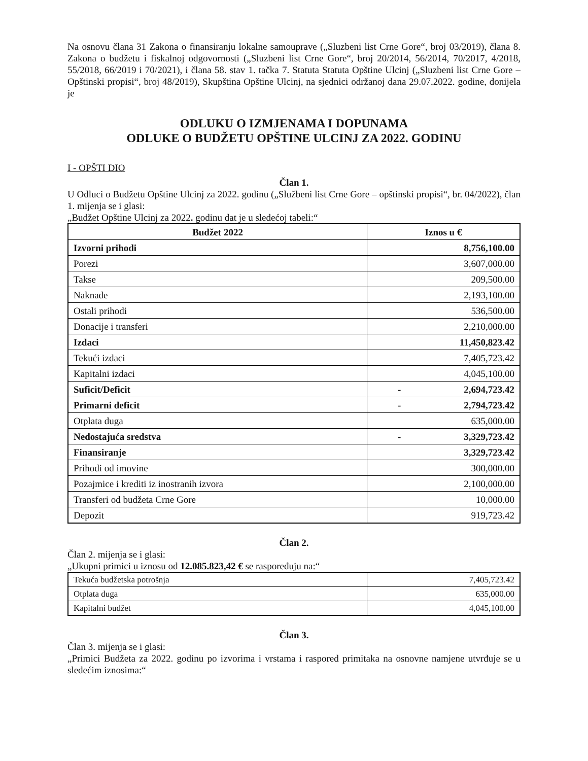Na osnovu člana 31 Zakona o finansiranju lokalne samouprave („Sluzbeni list Crne Gore“, broj 03/2019), člana 8. Zakona o budžetu i fiskalnoj odgovornosti („Sluzbeni list Crne Gore“, broj 20/2014, 56/2014, 70/2017, 4/2018, 55/2018, 66/2019 i 70/2021), i člana 58. stav 1. tačka 7. Statuta Statuta Opštine Ulcinj („Sluzbeni list Crne Gore – Opštinski propisi“, broj 48/2019), Skupština Opštine Ulcinj, na sjednici održanoj dana 29.07.2022. godine, donijela je
ODLUKU O IZMJENAMA I DOPUNAMA
ODLUKE O BUDŽETU OPŠTINE ULCINJ ZA 2022. GODINU
I - OPŠTI DIO
Član 1.
U Odluci o Budžetu Opštine Ulcinj za 2022. godinu („Službeni list Crne Gore – opštinski propisi“, br. 04/2022), član 1. mijenja se i glasi:
„Budžet Opštine Ulcinj za 2022. godinu dat je u sledećoj tabeli:“
| Budžet 2022 | Iznos u € |
| --- | --- |
| Izvorni prihodi | 8,756,100.00 |
| Porezi | 3,607,000.00 |
| Takse | 209,500.00 |
| Naknade | 2,193,100.00 |
| Ostali prihodi | 536,500.00 |
| Donacije i transferi | 2,210,000.00 |
| Izdaci | 11,450,823.42 |
| Tekući izdaci | 7,405,723.42 |
| Kapitalni izdaci | 4,045,100.00 |
| Suficit/Deficit | - 2,694,723.42 |
| Primarni deficit | - 2,794,723.42 |
| Otplata duga | 635,000.00 |
| Nedostajuća sredstva | - 3,329,723.42 |
| Finansiranje | 3,329,723.42 |
| Prihodi od imovine | 300,000.00 |
| Pozajmice i krediti iz inostranih izvora | 2,100,000.00 |
| Transferi od budžeta Crne Gore | 10,000.00 |
| Depozit | 919,723.42 |
Član 2.
Član 2. mijenja se i glasi:
„Ukupni primici u iznosu od 12.085.823,42 € se raspoređuju na:“
| Tekuća budžetska potrošnja | 7,405,723.42 |
| Otplata duga | 635,000.00 |
| Kapitalni budžet | 4,045,100.00 |
Član 3.
Član 3. mijenja se i glasi:
„Primici Budžeta za 2022. godinu po izvorima i vrstama i raspored primitaka na osnovne namjene utvrđuje se u sledećim iznosima:“